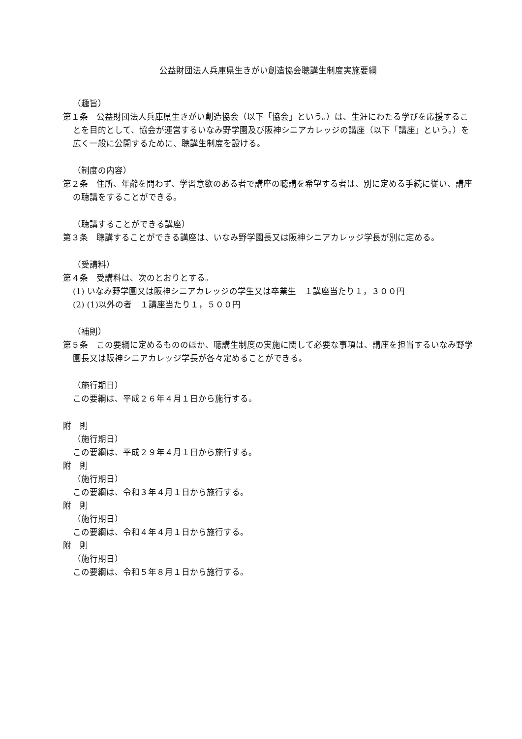公益財団法人兵庫県生きがい創造協会聴講生制度実施要綱
（趣旨）
第１条　公益財団法人兵庫県生きがい創造協会（以下「協会」という。）は、生涯にわたる学びを応援することを目的として、協会が運営するいなみ野学園及び阪神シニアカレッジの講座（以下「講座」という。）を広く一般に公開するために、聴講生制度を設ける。
（制度の内容）
第２条　住所、年齢を問わず、学習意欲のある者で講座の聴講を希望する者は、別に定める手続に従い、講座の聴講をすることができる。
（聴講することができる講座）
第３条　聴講することができる講座は、いなみ野学園長又は阪神シニアカレッジ学長が別に定める。
（受講料）
第４条　受講料は、次のとおりとする。
(1) いなみ野学園又は阪神シニアカレッジの学生又は卒業生　１講座当たり１，３００円
(2) (1)以外の者　１講座当たり１，５００円
（補則）
第５条　この要綱に定めるもののほか、聴講生制度の実施に関して必要な事項は、講座を担当するいなみ野学園長又は阪神シニアカレッジ学長が各々定めることができる。
（施行期日）
この要綱は、平成２６年４月１日から施行する。
附　則
（施行期日）
この要綱は、平成２９年４月１日から施行する。
附　則
（施行期日）
この要綱は、令和３年４月１日から施行する。
附　則
（施行期日）
この要綱は、令和４年４月１日から施行する。
附　則
（施行期日）
この要綱は、令和５年８月１日から施行する。